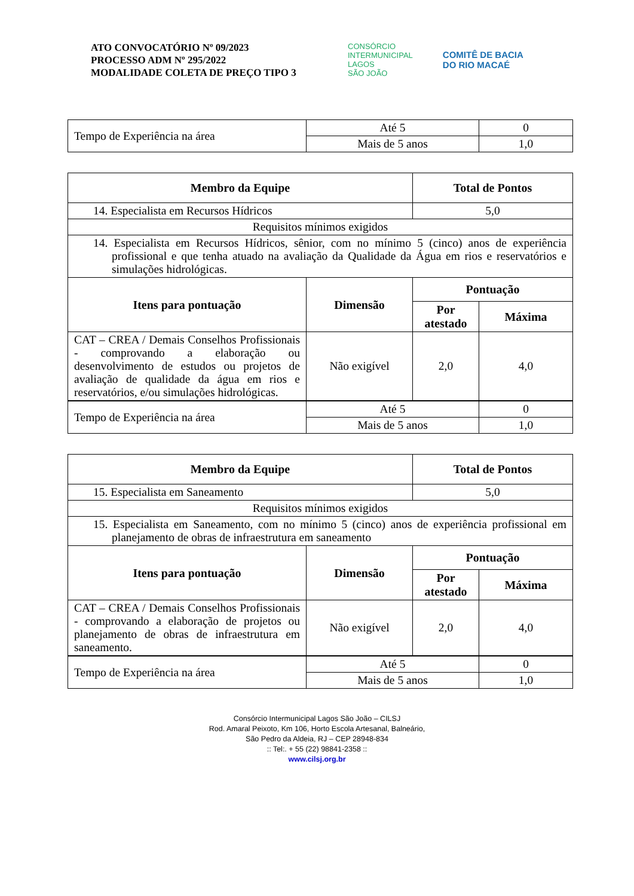ATO CONVOCATÓRIO Nº 09/2023
PROCESSO ADM Nº 295/2022
MODALIDADE COLETA DE PREÇO TIPO 3
CONSÓRCIO
INTERMUNICIPAL
LAGOS
SÃO JOÃO
COMITÊ DE BACIA
DO RIO MACAÉ
| Tempo de Experiência na área | Até 5 | 0 |
| | Mais de 5 anos | 1,0 |
| Membro da Equipe | | Total de Pontos | |
| --- | --- | --- | --- |
| 14. Especialista em Recursos Hídricos | | 5,0 | |
| Requisitos mínimos exigidos | | | |
| 14. Especialista em Recursos Hídricos, sênior, com no mínimo 5 (cinco) anos de experiência profissional e que tenha atuado na avaliação da Qualidade da Água em rios e reservatórios e simulações hidrológicas. | | | |
| Itens para pontuação | Dimensão | Pontuação | |
| | | Por atestado | Máxima |
| CAT – CREA / Demais Conselhos Profissionais - comprovando a elaboração ou desenvolvimento de estudos ou projetos de avaliação de qualidade da água em rios e reservatórios, e/ou simulações hidrológicas. | Não exigível | 2,0 | 4,0 |
| Tempo de Experiência na área | Até 5 | 0 |
| | Mais de 5 anos | 1,0 |
| Membro da Equipe | | Total de Pontos | |
| --- | --- | --- | --- |
| 15. Especialista em Saneamento | | 5,0 | |
| Requisitos mínimos exigidos | | | |
| 15. Especialista em Saneamento, com no mínimo 5 (cinco) anos de experiência profissional em planejamento de obras de infraestrutura em saneamento | | | |
| Itens para pontuação | Dimensão | Pontuação | |
| | | Por atestado | Máxima |
| CAT – CREA / Demais Conselhos Profissionais - comprovando a elaboração de projetos ou planejamento de obras de infraestrutura em saneamento. | Não exigível | 2,0 | 4,0 |
| Tempo de Experiência na área | Até 5 | 0 |
| | Mais de 5 anos | 1,0 |
Consórcio Intermunicipal Lagos São João – CILSJ
Rod. Amaral Peixoto, Km 106, Horto Escola Artesanal, Balneário,
São Pedro da Aldeia, RJ – CEP 28948-834
:: Tel:. + 55 (22) 98841-2358 ::
www.cilsj.org.br